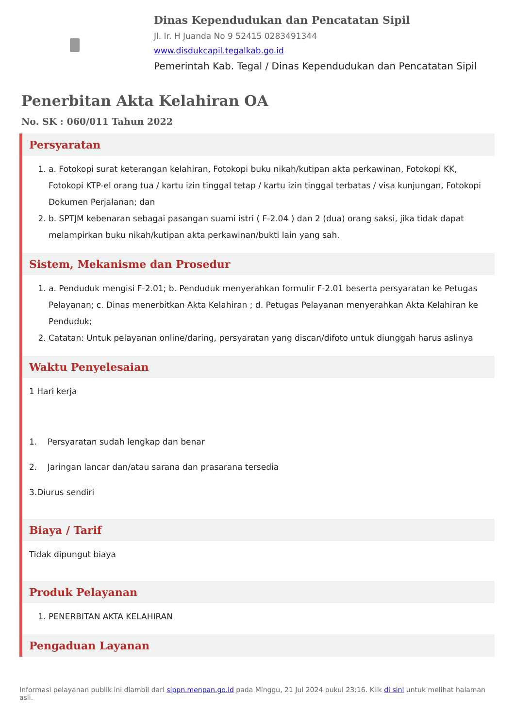Dinas Kependudukan dan Pencatatan Sipil
Jl. Ir. H Juanda No 9 52415 0283491344
www.disdukcapil.tegalkab.go.id
Pemerintah Kab. Tegal / Dinas Kependudukan dan Pencatatan Sipil
Penerbitan Akta Kelahiran OA
No. SK : 060/011 Tahun 2022
Persyaratan
1. a. Fotokopi surat keterangan kelahiran, Fotokopi buku nikah/kutipan akta perkawinan, Fotokopi KK, Fotokopi KTP-el orang tua / kartu izin tinggal tetap / kartu izin tinggal terbatas / visa kunjungan, Fotokopi Dokumen Perjalanan; dan
2. b. SPTJM kebenaran sebagai pasangan suami istri ( F-2.04 ) dan 2 (dua) orang saksi, jika tidak dapat melampirkan buku nikah/kutipan akta perkawinan/bukti lain yang sah.
Sistem, Mekanisme dan Prosedur
1. a. Penduduk mengisi F-2.01; b. Penduduk menyerahkan formulir F-2.01 beserta persyaratan ke Petugas Pelayanan; c. Dinas menerbitkan Akta Kelahiran ; d. Petugas Pelayanan menyerahkan Akta Kelahiran ke Penduduk;
2. Catatan: Untuk pelayanan online/daring, persyaratan yang discan/difoto untuk diunggah harus aslinya
Waktu Penyelesaian
1 Hari kerja
1. Persyaratan sudah lengkap dan benar
2. Jaringan lancar dan/atau sarana dan prasarana tersedia
3.Diurus sendiri
Biaya / Tarif
Tidak dipungut biaya
Produk Pelayanan
1. PENERBITAN AKTA KELAHIRAN
Pengaduan Layanan
Informasi pelayanan publik ini diambil dari sippn.menpan.go.id pada Minggu, 21 Jul 2024 pukul 23:16. Klik di sini untuk melihat halaman asli.